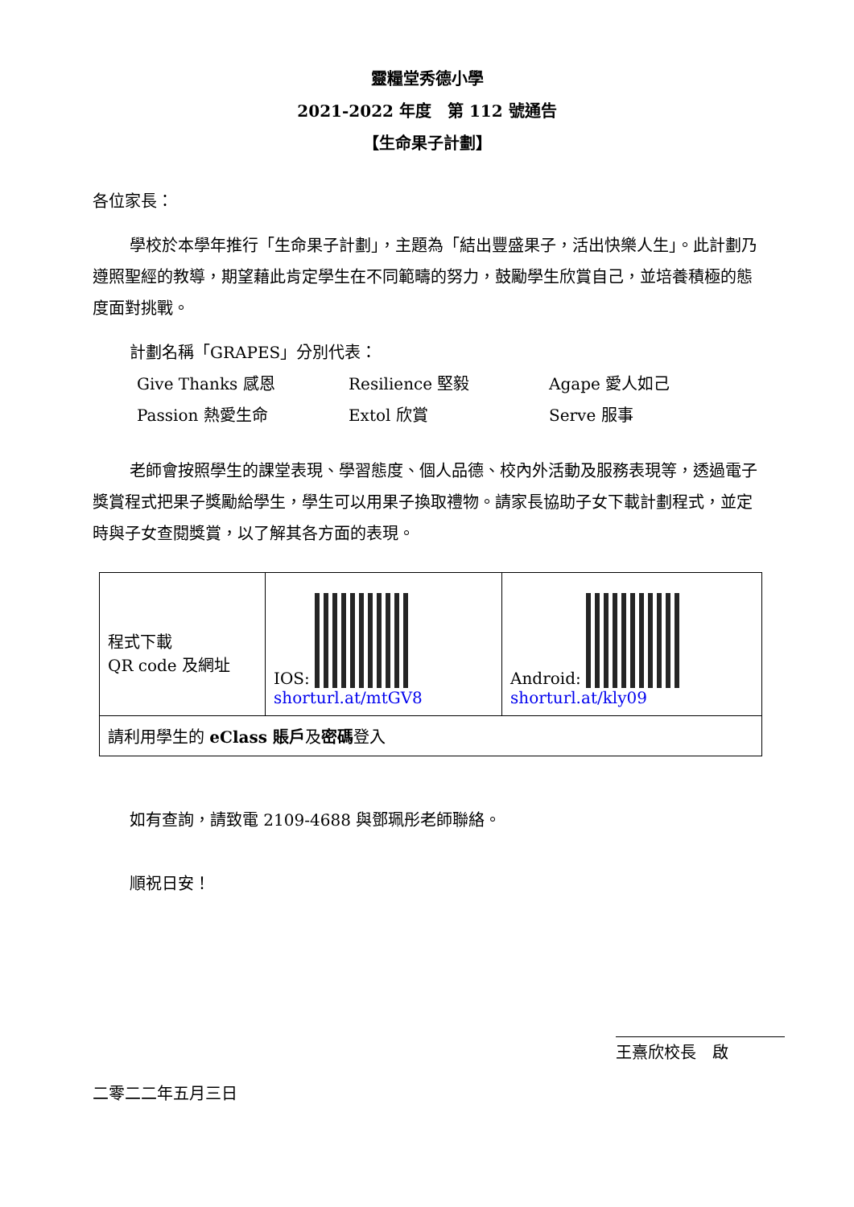靈糧堂秀德小學
2021-2022 年度　第 112 號通告
【生命果子計劃】
各位家長：
學校於本學年推行「生命果子計劃」，主題為「結出豐盛果子，活出快樂人生」。此計劃乃遵照聖經的教導，期望藉此肯定學生在不同範疇的努力，鼓勵學生欣賞自己，並培養積極的態度面對挑戰。
計劃名稱「GRAPES」分別代表：
Give Thanks 感恩 Resilience 堅毅 Agape 愛人如己 Passion 熱愛生命 Extol 欣賞 Serve 服事
老師會按照學生的課堂表現、學習態度、個人品德、校內外活動及服務表現等，透過電子獎賞程式把果子獎勵給學生，學生可以用果子換取禮物。請家長協助子女下載計劃程式，並定時與子女查閱獎賞，以了解其各方面的表現。
| 程式下載 QR code 及網址 | IOS: shorturl.at/mtGV8 | Android: shorturl.at/kly09 |
| 請利用學生的 eClass 賬戶 及 密碼 登入 | | |
如有查詢，請致電 2109-4688 與鄧珮彤老師聯絡。
順祝日安！
王熹欣校長　啟
二零二二年五月三日